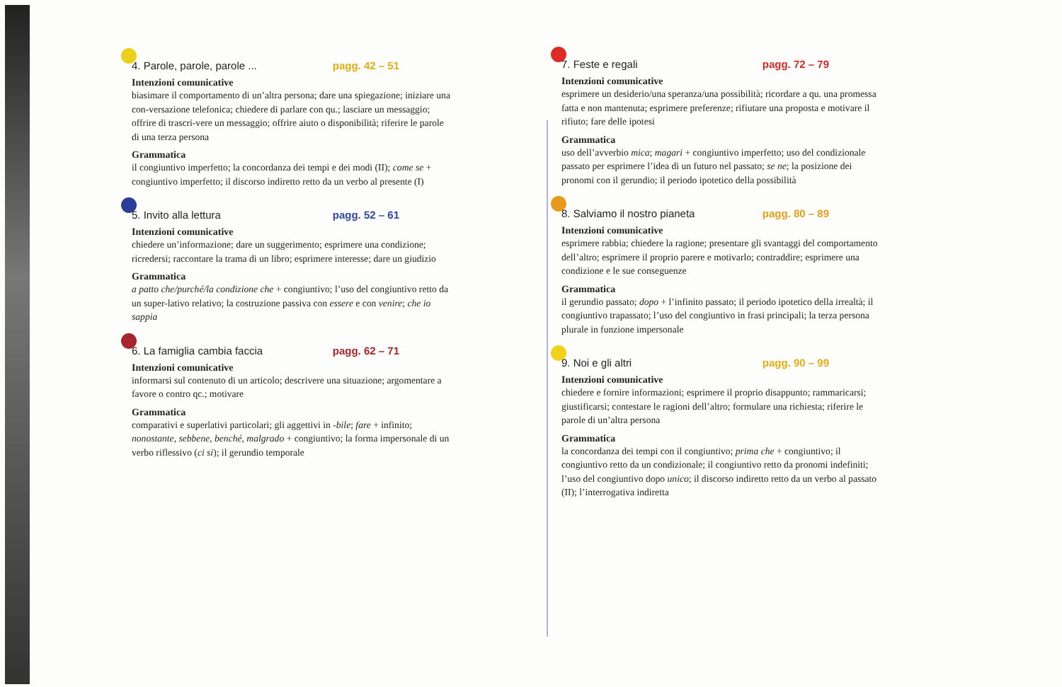4. Parole, parole, parole ... pagg. 42 – 51
Intenzioni comunicative
biasimare il comportamento di un’altra persona; dare una spiegazione; iniziare una con-versazione telefonica; chiedere di parlare con qu.; lasciare un messaggio; offrire di trascri-vere un messaggio; offrire aiuto o disponibilità; riferire le parole di una terza persona
Grammatica
il congiuntivo imperfetto; la concordanza dei tempi e dei modi (II); come se + congiuntivo imperfetto; il discorso indiretto retto da un verbo al presente (I)
5. Invito alla lettura pagg. 52 – 61
Intenzioni comunicative
chiedere un’informazione; dare un suggerimento; esprimere una condizione; ricredersi; raccontare la trama di un libro; esprimere interesse; dare un giudizio
Grammatica
a patto che/purché/la condizione che + congiuntivo; l’uso del congiuntivo retto da un super-lativo relativo; la costruzione passiva con essere e con venire; che io sappia
6. La famiglia cambia faccia pagg. 62 – 71
Intenzioni comunicative
informarsi sul contenuto di un articolo; descrivere una situazione; argomentare a favore o contro qc.; motivare
Grammatica
comparativi e superlativi particolari; gli aggettivi in -bile; fare + infinito; nonostante, sebbene, benché, malgrado + congiuntivo; la forma impersonale di un verbo riflessivo (ci si); il gerundio temporale
7. Feste e regali pagg. 72 – 79
Intenzioni comunicative
esprimere un desiderio/una speranza/una possibilità; ricordare a qu. una promessa fatta e non mantenuta; esprimere preferenze; rifiutare una proposta e motivare il rifiuto; fare delle ipotesi
Grammatica
uso dell’avverbio mica; magari + congiuntivo imperfetto; uso del condizionale passato per esprimere l’idea di un futuro nel passato; se ne; la posizione dei pronomi con il gerundio; il periodo ipotetico della possibilità
8. Salviamo il nostro pianeta pagg. 80 – 89
Intenzioni comunicative
esprimere rabbia; chiedere la ragione; presentare gli svantaggi del comportamento dell’altro; esprimere il proprio parere e motivarlo; contraddire; esprimere una condizione e le sue conseguenze
Grammatica
il gerundio passato; dopo + l’infinito passato; il periodo ipotetico della irrealtà; il congiuntivo trapassato; l’uso del congiuntivo in frasi principali; la terza persona plurale in funzione impersonale
9. Noi e gli altri pagg. 90 – 99
Intenzioni comunicative
chiedere e fornire informazioni; esprimere il proprio disappunto; rammaricarsi; giustificarsi; contestare le ragioni dell’altro; formulare una richiesta; riferire le parole di un’altra persona
Grammatica
la concordanza dei tempi con il congiuntivo; prima che + congiuntivo; il congiuntivo retto da un condizionale; il congiuntivo retto da pronomi indefiniti; l’uso del congiuntivo dopo unico; il discorso indiretto retto da un verbo al passato (II); l’interrogativa indiretta